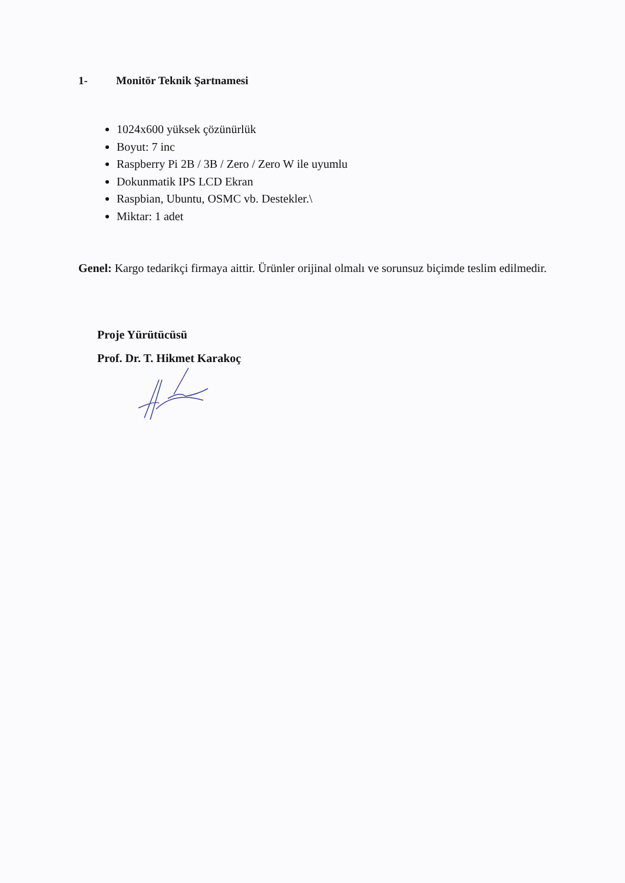1- Monitör Teknik Şartnamesi
1024x600 yüksek çözünürlük
Boyut: 7 inc
Raspberry Pi 2B / 3B / Zero / Zero W ile uyumlu
Dokunmatik IPS LCD Ekran
Raspbian, Ubuntu, OSMC vb. Destekler.\
Miktar: 1 adet
Genel: Kargo tedarikçi firmaya aittir. Ürünler orijinal olmalı ve sorunsuz biçimde teslim edilmedir.
Proje Yürütücüsü
Prof. Dr. T. Hikmet Karakoç